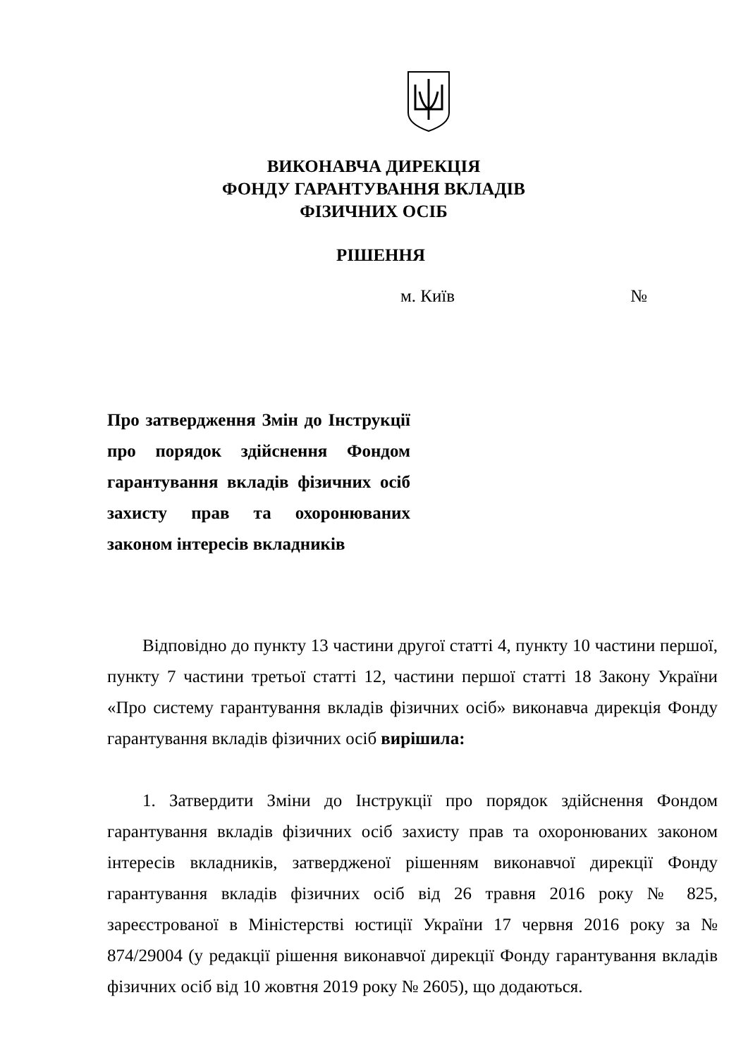ВИКОНАВЧА ДИРЕКЦІЯ
ФОНДУ ГАРАНТУВАННЯ ВКЛАДІВ ФІЗИЧНИХ ОСІБ
РІШЕННЯ
м. Київ №
Про затвердження Змін до Інструкції про порядок здійснення Фондом гарантування вкладів фізичних осіб захисту прав та охоронюваних законом інтересів вкладників
Відповідно до пункту 13 частини другої статті 4, пункту 10 частини першої, пункту 7 частини третьої статті 12, частини першої статті 18 Закону України «Про систему гарантування вкладів фізичних осіб» виконавча дирекція Фонду гарантування вкладів фізичних осіб вирішила:
1. Затвердити Зміни до Інструкції про порядок здійснення Фондом гарантування вкладів фізичних осіб захисту прав та охоронюваних законом інтересів вкладників, затвердженої рішенням виконавчої дирекції Фонду гарантування вкладів фізичних осіб від 26 травня 2016 року № 825, зареєстрованої в Міністерстві юстиції України 17 червня 2016 року за № 874/29004 (у редакції рішення виконавчої дирекції Фонду гарантування вкладів фізичних осіб від 10 жовтня 2019 року № 2605), що додаються.